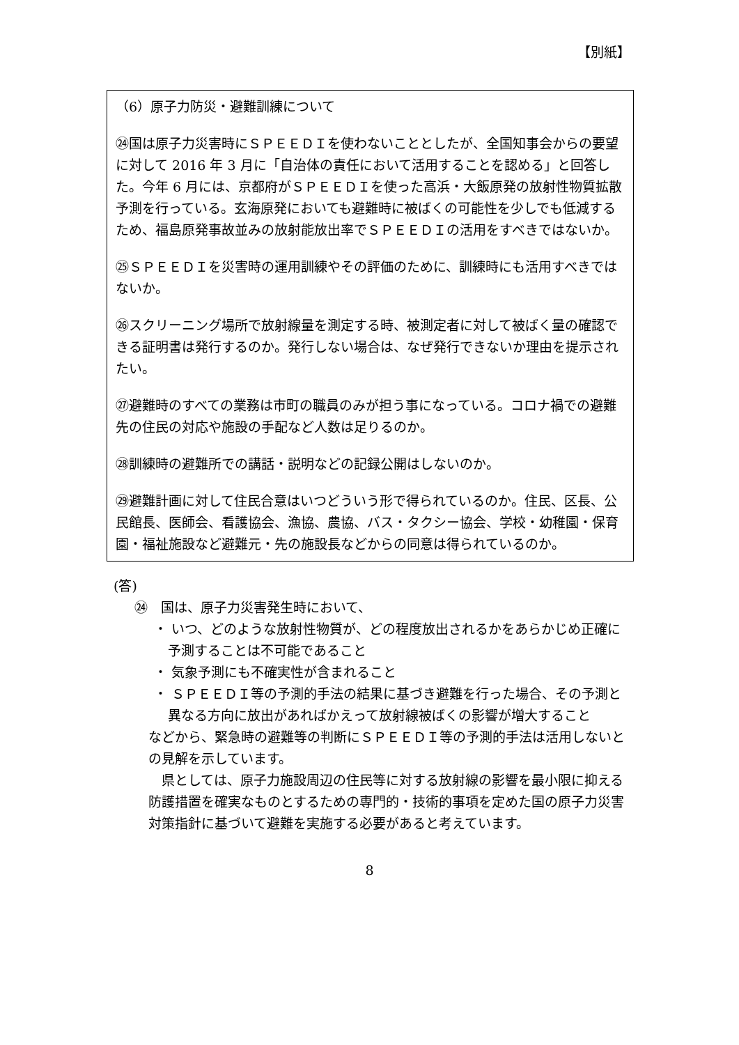【別紙】
（6）原子力防災・避難訓練について
㉔国は原子力災害時にＳＰＥＥＤＩを使わないこととしたが、全国知事会からの要望に対して 2016 年 3 月に「自治体の責任において活用することを認める」と回答した。今年 6 月には、京都府がＳＰＥＥＤＩを使った高浜・大飯原発の放射性物質拡散予測を行っている。玄海原発においても避難時に被ばくの可能性を少しでも低減するため、福島原発事故並みの放射能放出率でＳＰＥＥＤＩの活用をすべきではないか。
㉕ＳＰＥＥＤＩを災害時の運用訓練やその評価のために、訓練時にも活用すべきではないか。
㉖スクリーニング場所で放射線量を測定する時、被測定者に対して被ばく量の確認できる証明書は発行するのか。発行しない場合は、なぜ発行できないか理由を提示されたい。
㉗避難時のすべての業務は市町の職員のみが担う事になっている。コロナ禍での避難先の住民の対応や施設の手配など人数は足りるのか。
㉘訓練時の避難所での講話・説明などの記録公開はしないのか。
㉙避難計画に対して住民合意はいつどういう形で得られているのか。住民、区長、公民館長、医師会、看護協会、漁協、農協、バス・タクシー協会、学校・幼稚園・保育園・福祉施設など避難元・先の施設長などからの同意は得られているのか。
(答)
㉔　国は、原子力災害発生時において、
・ いつ、どのような放射性物質が、どの程度放出されるかをあらかじめ正確に予測することは不可能であること
・ 気象予測にも不確実性が含まれること
・ ＳＰＥＥＤＩ等の予測的手法の結果に基づき避難を行った場合、その予測と異なる方向に放出があればかえって放射線被ばくの影響が増大すること
などから、緊急時の避難等の判断にＳＰＥＥＤＩ等の予測的手法は活用しないとの見解を示しています。
　県としては、原子力施設周辺の住民等に対する放射線の影響を最小限に抑える防護措置を確実なものとするための専門的・技術的事項を定めた国の原子力災害対策指針に基づいて避難を実施する必要があると考えています。
8